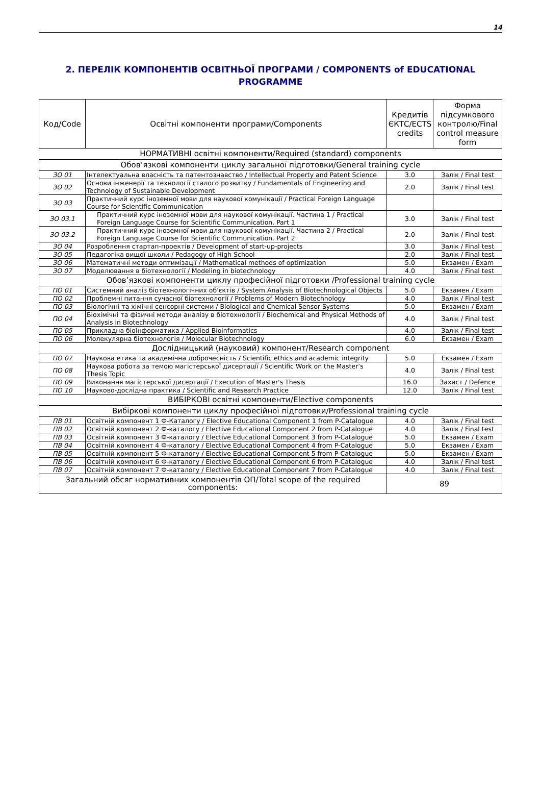14
2. ПЕРЕЛІК КОМПОНЕНТІВ ОСВІТНЬОЇ ПРОГРАМИ / COMPONENTS of EDUCATIONAL PROGRAMME
| Код/Code | Освітні компоненти програми/Components | Кредитів ЄКТС/ECTS credits | Форма підсумкового контролю/Final control measure form |
| --- | --- | --- | --- |
| НОРМАТИВНІ освітні компоненти/Required (standard) components | | | |
| Обов’язкові компоненти циклу загальної підготовки/General training cycle | | | |
| ЗО 01 | Інтелектуальна власність та патентознавство / Intellectual Property and Patent Science | 3.0 | Залік / Final test |
| ЗО 02 | Основи інженерії та технології сталого розвитку / Fundamentals of Engineering and Technology of Sustainable Development | 2.0 | Залік / Final test |
| ЗО 03 | Практичний курс іноземної мови для наукової комунікації / Practical Foreign Language Course for Scientific Communication | | |
| ЗО 03.1 | Практичний курс іноземної мови для наукової комунікації. Частина 1 / Practical Foreign Language Course for Scientific Communication. Part 1 | 3.0 | Залік / Final test |
| ЗО 03.2 | Практичний курс іноземної мови для наукової комунікації. Частина 2 / Practical Foreign Language Course for Scientific Communication. Part 2 | 2.0 | Залік / Final test |
| ЗО 04 | Розроблення стартап-проектів / Development of start-up-projects | 3.0 | Залік / Final test |
| ЗО 05 | Педагогіка вищої школи / Pedagogy of High School | 2.0 | Залік / Final test |
| ЗО 06 | Математичні методи оптимізації / Mathematical methods of optimization | 5.0 | Екзамен / Exam |
| ЗО 07 | Моделювання в біотехнології / Modeling in biotechnology | 4.0 | Залік / Final test |
| Обов’язкові компоненти циклу професійної підготовки /Professional training cycle | | | |
| ПО 01 | Системний аналіз біотехнологічних об'єктів / System Analysis of Biotechnological Objects | 5.0 | Екзамен / Exam |
| ПО 02 | Проблемні питання сучасної біотехнології / Problems of Modern Biotechnology | 4.0 | Залік / Final test |
| ПО 03 | Біологічні та хімічні сенсорні системи / Biological and Chemical Sensor Systems | 5.0 | Екзамен / Exam |
| ПО 04 | Біохімічні та фізичні методи аналізу в біотехнології / Biochemical and Physical Methods of Analysis in Biotechnology | 4.0 | Залік / Final test |
| ПО 05 | Прикладна біоінформатика / Applied Bioinformatics | 4.0 | Залік / Final test |
| ПО 06 | Молекулярна біотехнологія / Molecular Biotechnology | 6.0 | Екзамен / Exam |
| Дослідницький (науковий) компонент/Research component | | | |
| ПО 07 | Наукова етика та академічна доброчесність / Scientific ethics and academic integrity | 5.0 | Екзамен / Exam |
| ПО 08 | Наукова робота за темою магістерської дисертації / Scientific Work on the Master’s Thesis Topic | 4.0 | Залік / Final test |
| ПО 09 | Виконання магістерської дисертації / Execution of Master's Thesis | 16.0 | Захист / Defence |
| ПО 10 | Науково-дослідна практика / Scientific and Research Practice | 12.0 | Залік / Final test |
| ВИБІРКОВІ освітні компоненти/Elective components | | | |
| Вибіркові компоненти циклу професійної підготовки/Professional training cycle | | | |
| ПВ 01 | Освітній компонент 1 Ф-Каталогу / Elective Educational Component 1 from P-Catalogue | 4.0 | Залік / Final test |
| ПВ 02 | Освітній компонент 2 Ф-каталогу / Elective Educational Component 2 from P-Catalogue | 4.0 | Залік / Final test |
| ПВ 03 | Освітній компонент 3 Ф-каталогу / Elective Educational Component 3 from P-Catalogue | 5.0 | Екзамен / Exam |
| ПВ 04 | Освітній компонент 4 Ф-каталогу / Elective Educational Component 4 from P-Catalogue | 5.0 | Екзамен / Exam |
| ПВ 05 | Освітній компонент 5 Ф-каталогу / Elective Educational Component 5 from P-Catalogue | 5.0 | Екзамен / Exam |
| ПВ 06 | Освітній компонент 6 Ф-каталогу / Elective Educational Component 6 from P-Catalogue | 4.0 | Залік / Final test |
| ПВ 07 | Освітній компонент 7 Ф-каталогу / Elective Educational Component 7 from P-Catalogue | 4.0 | Залік / Final test |
| Загальний обсяг нормативних компонентів ОП/Total scope of the required components: | | 89 | |